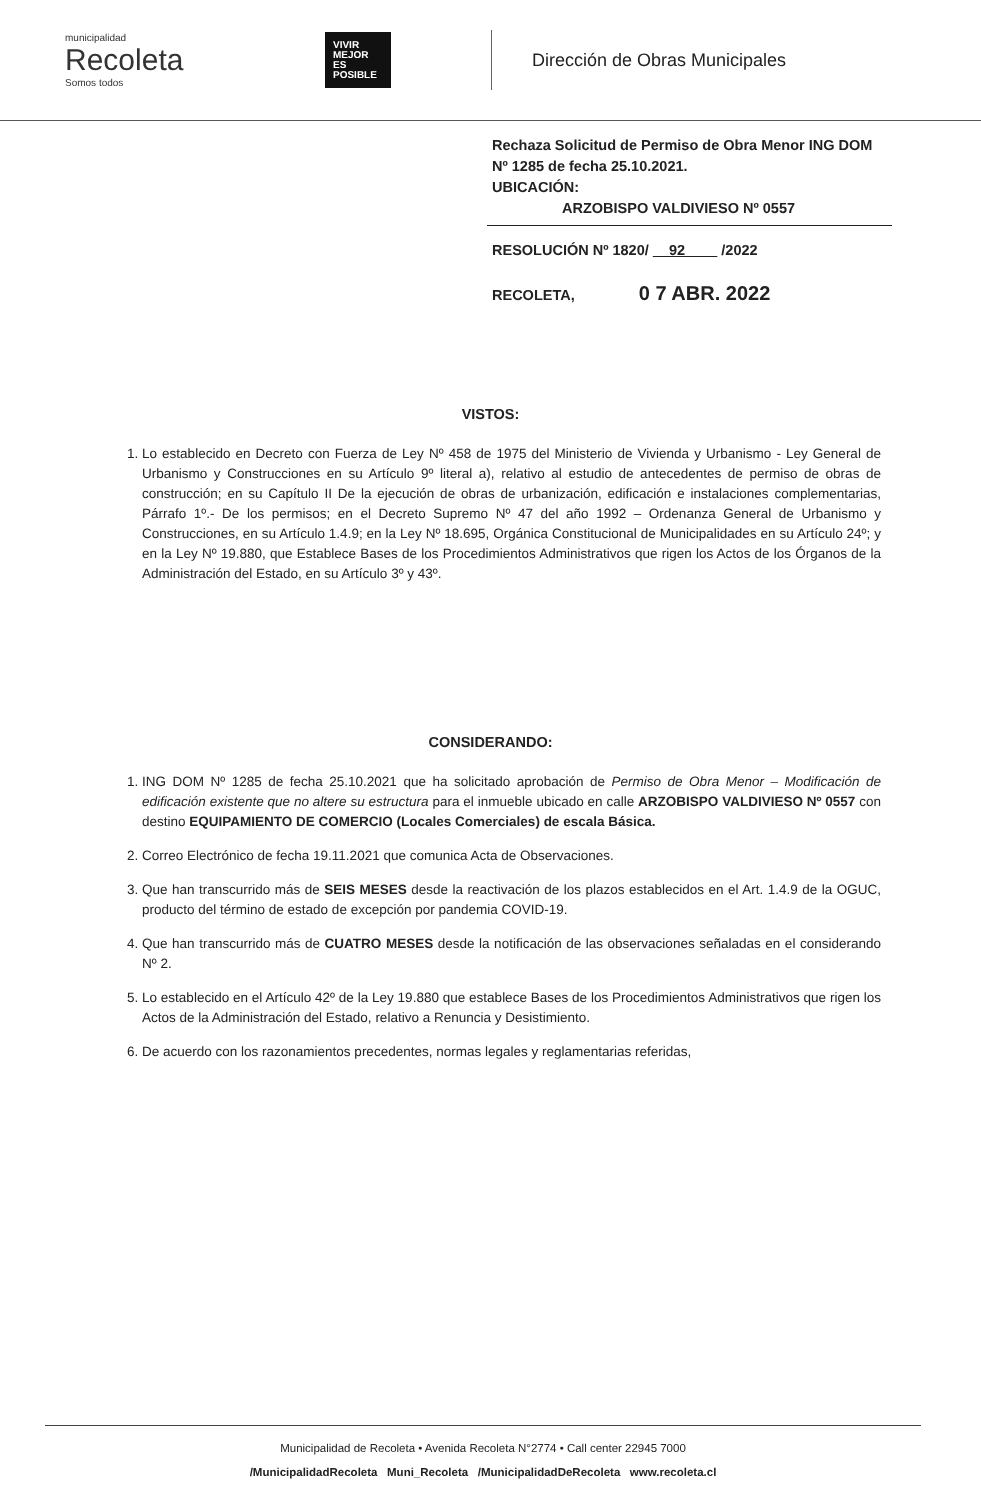municipalidad
Recoleta
Somos todos
VIVIR MEJOR ES POSIBLE
Dirección de Obras Municipales
Rechaza Solicitud de Permiso de Obra Menor ING DOM Nº 1285 de fecha 25.10.2021.
UBICACIÓN:
ARZOBISPO VALDIVIESO Nº 0557
RESOLUCIÓN Nº 1820/ 92 /2022
RECOLETA, 0 7 ABR. 2022
VISTOS:
1. Lo establecido en Decreto con Fuerza de Ley Nº 458 de 1975 del Ministerio de Vivienda y Urbanismo - Ley General de Urbanismo y Construcciones en su Artículo 9º literal a), relativo al estudio de antecedentes de permiso de obras de construcción; en su Capítulo II De la ejecución de obras de urbanización, edificación e instalaciones complementarias, Párrafo 1º.- De los permisos; en el Decreto Supremo Nº 47 del año 1992 – Ordenanza General de Urbanismo y Construcciones, en su Artículo 1.4.9; en la Ley Nº 18.695, Orgánica Constitucional de Municipalidades en su Artículo 24º; y en la Ley Nº 19.880, que Establece Bases de los Procedimientos Administrativos que rigen los Actos de los Órganos de la Administración del Estado, en su Artículo 3º y 43º.
CONSIDERANDO:
1. ING DOM Nº 1285 de fecha 25.10.2021 que ha solicitado aprobación de Permiso de Obra Menor – Modificación de edificación existente que no altere su estructura para el inmueble ubicado en calle ARZOBISPO VALDIVIESO Nº 0557 con destino EQUIPAMIENTO DE COMERCIO (Locales Comerciales) de escala Básica.
2. Correo Electrónico de fecha 19.11.2021 que comunica Acta de Observaciones.
3. Que han transcurrido más de SEIS MESES desde la reactivación de los plazos establecidos en el Art. 1.4.9 de la OGUC, producto del término de estado de excepción por pandemia COVID-19.
4. Que han transcurrido más de CUATRO MESES desde la notificación de las observaciones señaladas en el considerando Nº 2.
5. Lo establecido en el Artículo 42º de la Ley 19.880 que establece Bases de los Procedimientos Administrativos que rigen los Actos de la Administración del Estado, relativo a Renuncia y Desistimiento.
6. De acuerdo con los razonamientos precedentes, normas legales y reglamentarias referidas,
Municipalidad de Recoleta • Avenida Recoleta N°2774 • Call center 22945 7000
/MunicipalidadRecoleta Muni_Recoleta /MunicipalidadDeRecoleta www.recoleta.cl